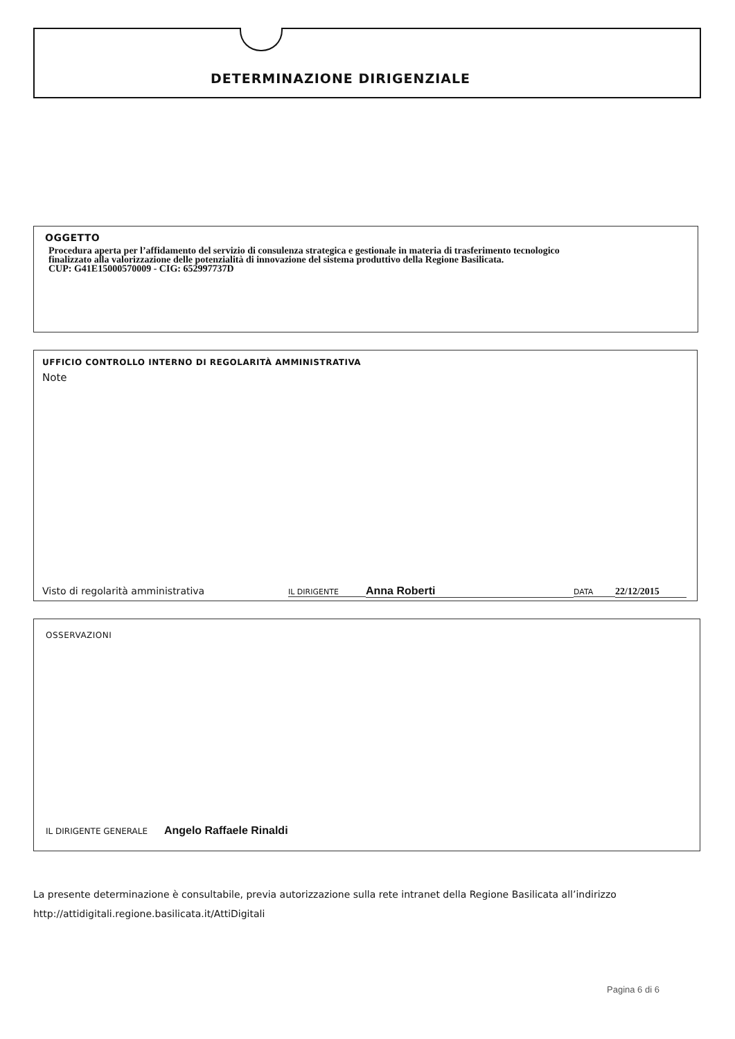DETERMINAZIONE DIRIGENZIALE
OGGETTO
Procedura aperta per l’affidamento del servizio di consulenza strategica e gestionale in materia di trasferimento tecnologico
finalizzato alla valorizzazione delle potenzialità di innovazione del sistema produttivo della Regione Basilicata.
CUP: G41E15000570009 - CIG: 652997737D
UFFICIO CONTROLLO INTERNO DI REGOLARITÀ AMMINISTRATIVA
Note
Visto di regolarità amministrativa IL DIRIGENTE Anna Roberti DATA 22/12/2015
OSSERVAZIONI
IL DIRIGENTE GENERALE Angelo Raffaele Rinaldi
La presente determinazione è consultabile, previa autorizzazione sulla rete intranet della Regione Basilicata all’indirizzo
http://attidigitali.regione.basilicata.it/AttiDigitali
Pagina 6 di 6